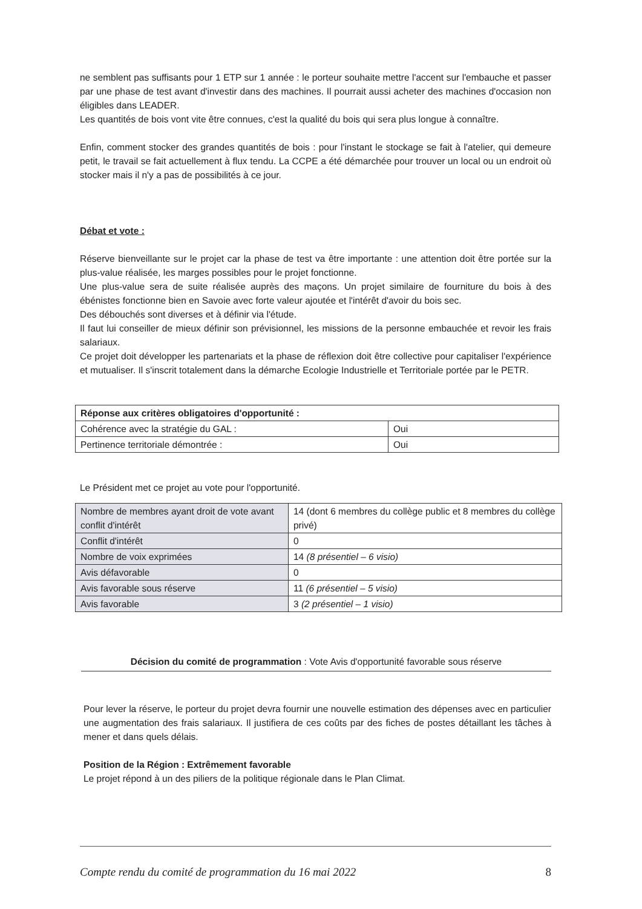ne semblent pas suffisants pour 1 ETP sur 1 année : le porteur souhaite mettre l'accent sur l'embauche et passer par une phase de test avant d'investir dans des machines. Il pourrait aussi acheter des machines d'occasion non éligibles dans LEADER.
Les quantités de bois vont vite être connues, c'est la qualité du bois qui sera plus longue à connaître.
Enfin, comment stocker des grandes quantités de bois : pour l'instant le stockage se fait à l'atelier, qui demeure petit, le travail se fait actuellement à flux tendu. La CCPE a été démarchée pour trouver un local ou un endroit où stocker mais il n'y a pas de possibilités à ce jour.
Débat et vote :
Réserve bienveillante sur le projet car la phase de test va être importante : une attention doit être portée sur la plus-value réalisée, les marges possibles pour le projet fonctionne.
Une plus-value sera de suite réalisée auprès des maçons. Un projet similaire de fourniture du bois à des ébénistes fonctionne bien en Savoie avec forte valeur ajoutée et l'intérêt d'avoir du bois sec.
Des débouchés sont diverses et à définir via l'étude.
Il faut lui conseiller de mieux définir son prévisionnel, les missions de la personne embauchée et revoir les frais salariaux.
Ce projet doit développer les partenariats et la phase de réflexion doit être collective pour capitaliser l'expérience et mutualiser. Il s'inscrit totalement dans la démarche Ecologie Industrielle et Territoriale portée par le PETR.
| Réponse aux critères obligatoires d'opportunité : | |
| --- | --- |
| Cohérence avec la stratégie du GAL : | Oui |
| Pertinence territoriale démontrée : | Oui |
Le Président met ce projet au vote pour l'opportunité.
| Nombre de membres ayant droit de vote avant conflit d'intérêt | 14 (dont 6 membres du collège public et 8 membres du collège privé) |
| Conflit d'intérêt | 0 |
| Nombre de voix exprimées | 14 (8 présentiel – 6 visio) |
| Avis défavorable | 0 |
| Avis favorable sous réserve | 11 (6 présentiel – 5 visio) |
| Avis favorable | 3 (2 présentiel – 1 visio) |
Décision du comité de programmation : Vote Avis d'opportunité favorable sous réserve
Pour lever la réserve, le porteur du projet devra fournir une nouvelle estimation des dépenses avec en particulier une augmentation des frais salariaux. Il justifiera de ces coûts par des fiches de postes détaillant les tâches à mener et dans quels délais.
Position de la Région : Extrêmement favorable
Le projet répond à un des piliers de la politique régionale dans le Plan Climat.
Compte rendu du comité de programmation du 16 mai 2022 8